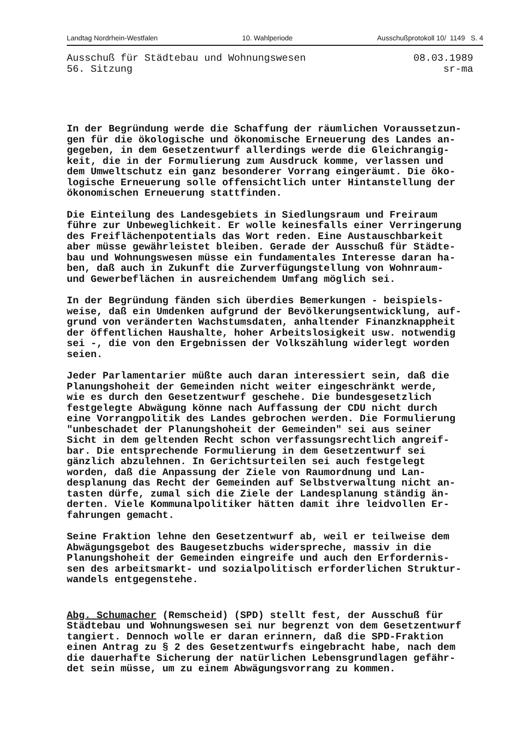Landtag Nordrhein-Westfalen 10. Wahlperiode Ausschußprotokoll 10/ 1149 S. 4
Ausschuß für Städtebau und Wohnungswesen
56. Sitzung
08.03.1989
sr-ma
In der Begründung werde die Schaffung der räumlichen Voraussetzun- gen für die ökologische und ökonomische Erneuerung des Landes an- gegeben, in dem Gesetzentwurf allerdings werde die Gleichrangig- keit, die in der Formulierung zum Ausdruck komme, verlassen und dem Umweltschutz ein ganz besonderer Vorrang eingeräumt. Die öko- logische Erneuerung solle offensichtlich unter Hintanstellung der ökonomischen Erneuerung stattfinden.
Die Einteilung des Landesgebiets in Siedlungsraum und Freiraum führe zur Unbeweglichkeit. Er wolle keinesfalls einer Verringerung des Freiflächenpotentials das Wort reden. Eine Austauschbarkeit aber müsse gewährleistet bleiben. Gerade der Ausschuß für Städte- bau und Wohnungswesen müsse ein fundamentales Interesse daran ha- ben, daß auch in Zukunft die Zurverfügungstellung von Wohnraum- und Gewerbeflächen in ausreichendem Umfang möglich sei.
In der Begründung fänden sich überdies Bemerkungen - beispiels- weise, daß ein Umdenken aufgrund der Bevölkerungsentwicklung, auf- grund von veränderten Wachstumsdaten, anhaltender Finanzknappheit der öffentlichen Haushalte, hoher Arbeitslosigkeit usw. notwendig sei -, die von den Ergebnissen der Volkszählung widerlegt worden seien.
Jeder Parlamentarier müßte auch daran interessiert sein, daß die Planungshoheit der Gemeinden nicht weiter eingeschränkt werde, wie es durch den Gesetzentwurf geschehe. Die bundesgesetzlich festgelegte Abwägung könne nach Auffassung der CDU nicht durch eine Vorrangpolitik des Landes gebrochen werden. Die Formulierung "unbeschadet der Planungshoheit der Gemeinden" sei aus seiner Sicht in dem geltenden Recht schon verfassungsrechtlich angreif- bar. Die entsprechende Formulierung in dem Gesetzentwurf sei gänzlich abzulehnen. In Gerichtsurteilen sei auch festgelegt worden, daß die Anpassung der Ziele von Raumordnung und Lan- desplanung das Recht der Gemeinden auf Selbstverwaltung nicht an- tasten dürfe, zumal sich die Ziele der Landesplanung ständig än- derten. Viele Kommunalpolitiker hätten damit ihre leidvollen Er- fahrungen gemacht.
Seine Fraktion lehne den Gesetzentwurf ab, weil er teilweise dem Abwägungsgebot des Baugesetzbuchs widerspreche, massiv in die Planungshoheit der Gemeinden eingreife und auch den Erfordernis- sen des arbeitsmarkt- und sozialpolitisch erforderlichen Struktur- wandels entgegenstehe.
Abg. Schumacher (Remscheid) (SPD) stellt fest, der Ausschuß für Städtebau und Wohnungswesen sei nur begrenzt von dem Gesetzentwurf tangiert. Dennoch wolle er daran erinnern, daß die SPD-Fraktion einen Antrag zu § 2 des Gesetzentwurfs eingebracht habe, nach dem die dauerhafte Sicherung der natürlichen Lebensgrundlagen gefähr- det sein müsse, um zu einem Abwägungsvorrang zu kommen.